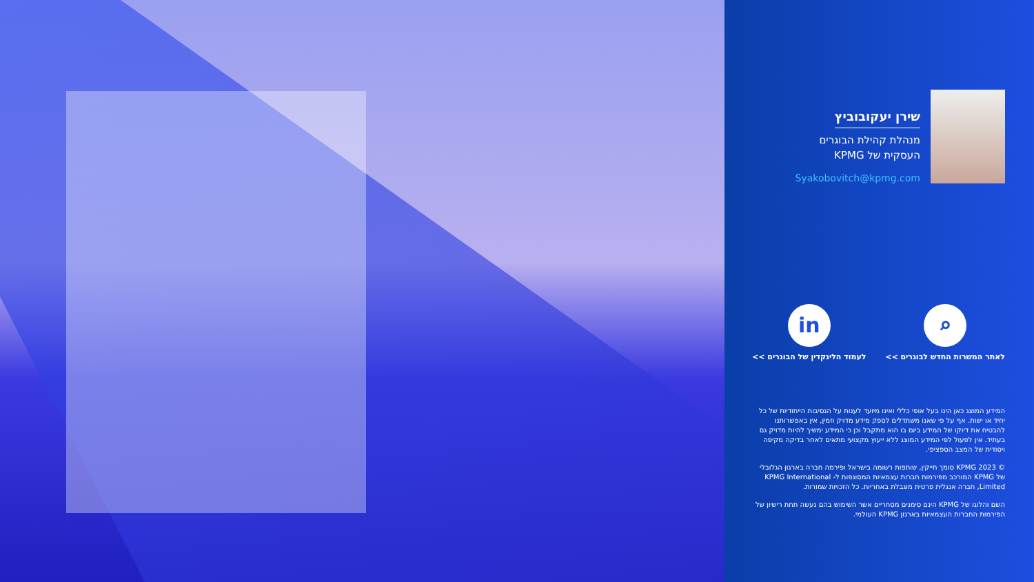שירן יעקובוביץ
מנהלת קהילת הבוגרים
העסקית של KPMG
Syakobovitch@kpmg.com
⌕
לאתר המשרות החדש לבוגרים >>
in
לעמוד הלינקדין של הבוגרים >>
המידע המוצג כאן הינו בעל אופי כללי ואינו מיועד לענות על הנסיבות הייחודיות של כל יחיד או ישות. אף על פי שאנו משתדלים לספק מידע מדויק וזמין, אין באפשרותנו להבטיח את דיוקו של המידע ביום בו הוא מתקבל וכן כי המידע ימשיך להיות מדויק גם בעתיד. אין לפעול לפי המידע המוצג ללא ייעוץ מקצועי מתאים לאחר בדיקה מקיפה ויסודית של המצב הספציפי.
© 2023 KPMG סומך חייקין, שותפות רשומה בישראל ופירמה חברה בארגון הגלובלי של KPMG המורכב מפירמות חברות עצמאיות המסונפות ל- KPMG International Limited, חברה אנגלית פרטית מוגבלת באחריות. כל הזכויות שמורות.
השם והלוגו של KPMG הינם סימנים מסחריים אשר השימוש בהם נעשה תחת רישיון של הפירמות החברות העצמאיות בארגון KPMG העולמי.